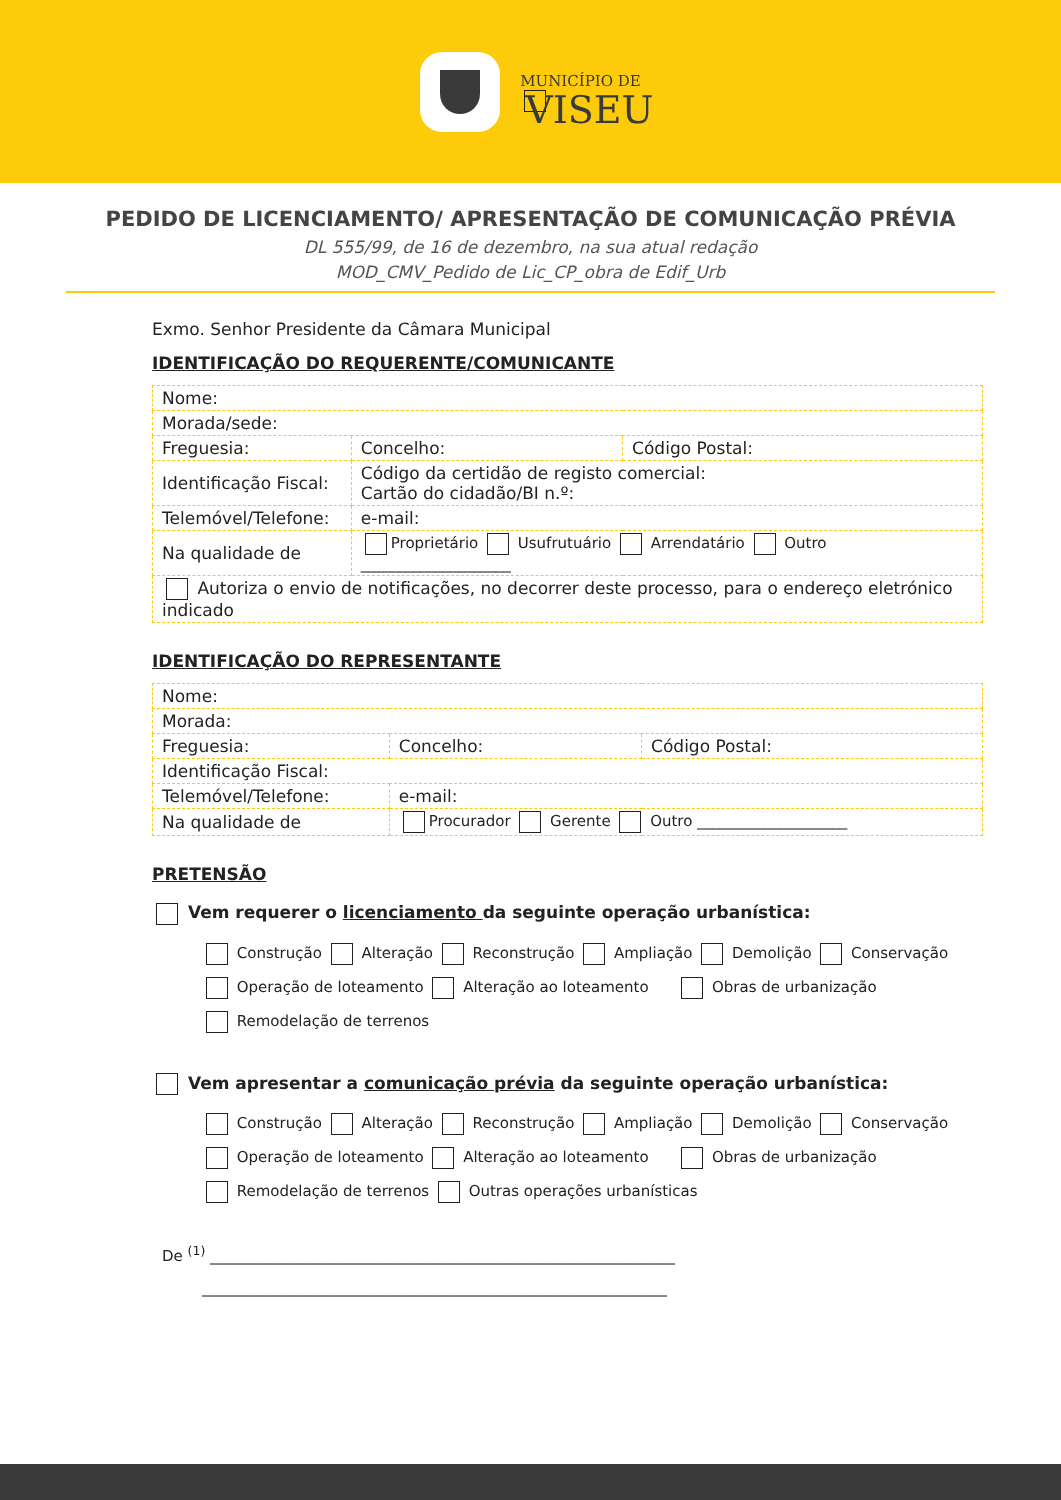MUNICÍPIO DE
VISEU
PEDIDO DE LICENCIAMENTO/ APRESENTAÇÃO DE COMUNICAÇÃO PRÉVIA
DL 555/99, de 16 de dezembro, na sua atual redação
MOD_CMV_Pedido de Lic_CP_obra de Edif_Urb
Exmo. Senhor Presidente da Câmara Municipal
IDENTIFICAÇÃO DO REQUERENTE/COMUNICANTE
| Nome: | | |
| Morada/sede: | | |
| Freguesia: | Concelho: | Código Postal: |
| Identificação Fiscal: | Código da certidão de registo comercial: Cartão do cidadão/BI n.º: | |
| Telemóvel/Telefone: | e-mail: | |
| Na qualidade de | Proprietário Usufrutuário Arrendatário Outro ____________________ | |
| Autoriza o envio de notificações, no decorrer deste processo, para o endereço eletrónico indicado | | |
IDENTIFICAÇÃO DO REPRESENTANTE
| Nome: | | |
| Morada: | | |
| Freguesia: | Concelho: | Código Postal: |
| Identificação Fiscal: | | |
| Telemóvel/Telefone: | e-mail: | |
| Na qualidade de | Procurador Gerente Outro ____________________ | |
PRETENSÃO
Vem requerer o licenciamento da seguinte operação urbanística:
Construção Alteração Reconstrução Ampliação Demolição Conservação
Operação de loteamento Alteração ao loteamento Obras de urbanização
Remodelação de terrenos
Vem apresentar a comunicação prévia da seguinte operação urbanística:
Construção Alteração Reconstrução Ampliação Demolição Conservação
Operação de loteamento Alteração ao loteamento Obras de urbanização
Remodelação de terrenos Outras operações urbanísticas
De <sup>(1)</sup> ______________________________________________________________
______________________________________________________________